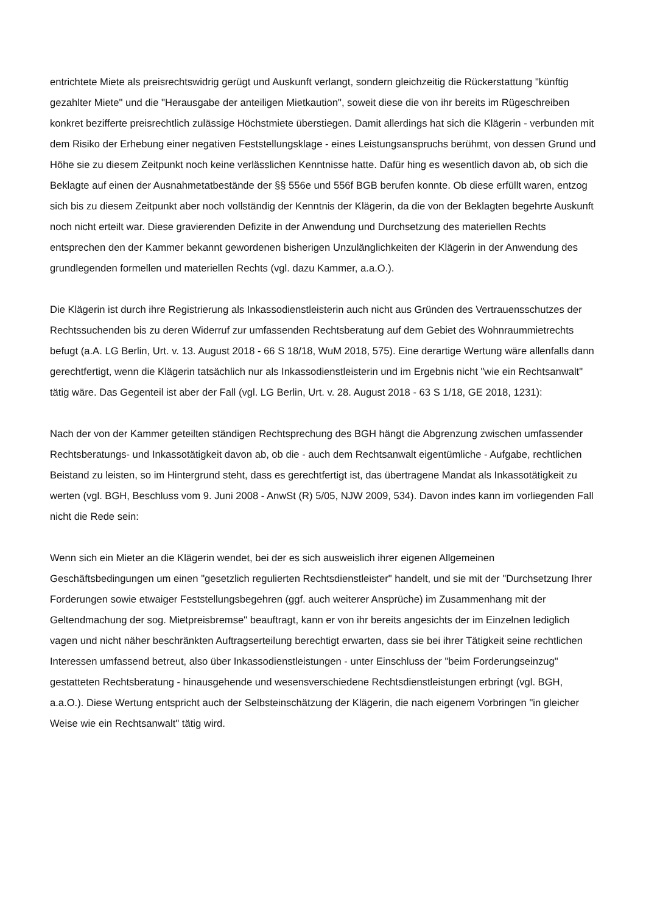entrichtete Miete als preisrechtswidrig gerügt und Auskunft verlangt, sondern gleichzeitig die Rückerstattung "künftig gezahlter Miete" und die "Herausgabe der anteiligen Mietkaution", soweit diese die von ihr bereits im Rügeschreiben konkret bezifferte preisrechtlich zulässige Höchstmiete überstiegen. Damit allerdings hat sich die Klägerin - verbunden mit dem Risiko der Erhebung einer negativen Feststellungsklage - eines Leistungsanspruchs berühmt, von dessen Grund und Höhe sie zu diesem Zeitpunkt noch keine verlässlichen Kenntnisse hatte. Dafür hing es wesentlich davon ab, ob sich die Beklagte auf einen der Ausnahmetatbestände der §§ 556e und 556f BGB berufen konnte. Ob diese erfüllt waren, entzog sich bis zu diesem Zeitpunkt aber noch vollständig der Kenntnis der Klägerin, da die von der Beklagten begehrte Auskunft noch nicht erteilt war. Diese gravierenden Defizite in der Anwendung und Durchsetzung des materiellen Rechts entsprechen den der Kammer bekannt gewordenen bisherigen Unzulänglichkeiten der Klägerin in der Anwendung des grundlegenden formellen und materiellen Rechts (vgl. dazu Kammer, a.a.O.).
Die Klägerin ist durch ihre Registrierung als Inkassodienstleisterin auch nicht aus Gründen des Vertrauensschutzes der Rechtssuchenden bis zu deren Widerruf zur umfassenden Rechtsberatung auf dem Gebiet des Wohnraummietrechts befugt (a.A. LG Berlin, Urt. v. 13. August 2018 - 66 S 18/18, WuM 2018, 575). Eine derartige Wertung wäre allenfalls dann gerechtfertigt, wenn die Klägerin tatsächlich nur als Inkassodienstleisterin und im Ergebnis nicht "wie ein Rechtsanwalt" tätig wäre. Das Gegenteil ist aber der Fall (vgl. LG Berlin, Urt. v. 28. August 2018 - 63 S 1/18, GE 2018, 1231):
Nach der von der Kammer geteilten ständigen Rechtsprechung des BGH hängt die Abgrenzung zwischen umfassender Rechtsberatungs- und Inkassotätigkeit davon ab, ob die - auch dem Rechtsanwalt eigentümliche - Aufgabe, rechtlichen Beistand zu leisten, so im Hintergrund steht, dass es gerechtfertigt ist, das übertragene Mandat als Inkassotätigkeit zu werten (vgl. BGH, Beschluss vom 9. Juni 2008 - AnwSt (R) 5/05, NJW 2009, 534). Davon indes kann im vorliegenden Fall nicht die Rede sein:
Wenn sich ein Mieter an die Klägerin wendet, bei der es sich ausweislich ihrer eigenen Allgemeinen Geschäftsbedingungen um einen "gesetzlich regulierten Rechtsdienstleister" handelt, und sie mit der "Durchsetzung Ihrer Forderungen sowie etwaiger Feststellungsbegehren (ggf. auch weiterer Ansprüche) im Zusammenhang mit der Geltendmachung der sog. Mietpreisbremse" beauftragt, kann er von ihr bereits angesichts der im Einzelnen lediglich vagen und nicht näher beschränkten Auftragserteilung berechtigt erwarten, dass sie bei ihrer Tätigkeit seine rechtlichen Interessen umfassend betreut, also über Inkassodienstleistungen - unter Einschluss der "beim Forderungseinzug" gestatteten Rechtsberatung - hinausgehende und wesensverschiedene Rechtsdienstleistungen erbringt (vgl. BGH, a.a.O.). Diese Wertung entspricht auch der Selbsteinschätzung der Klägerin, die nach eigenem Vorbringen "in gleicher Weise wie ein Rechtsanwalt" tätig wird.